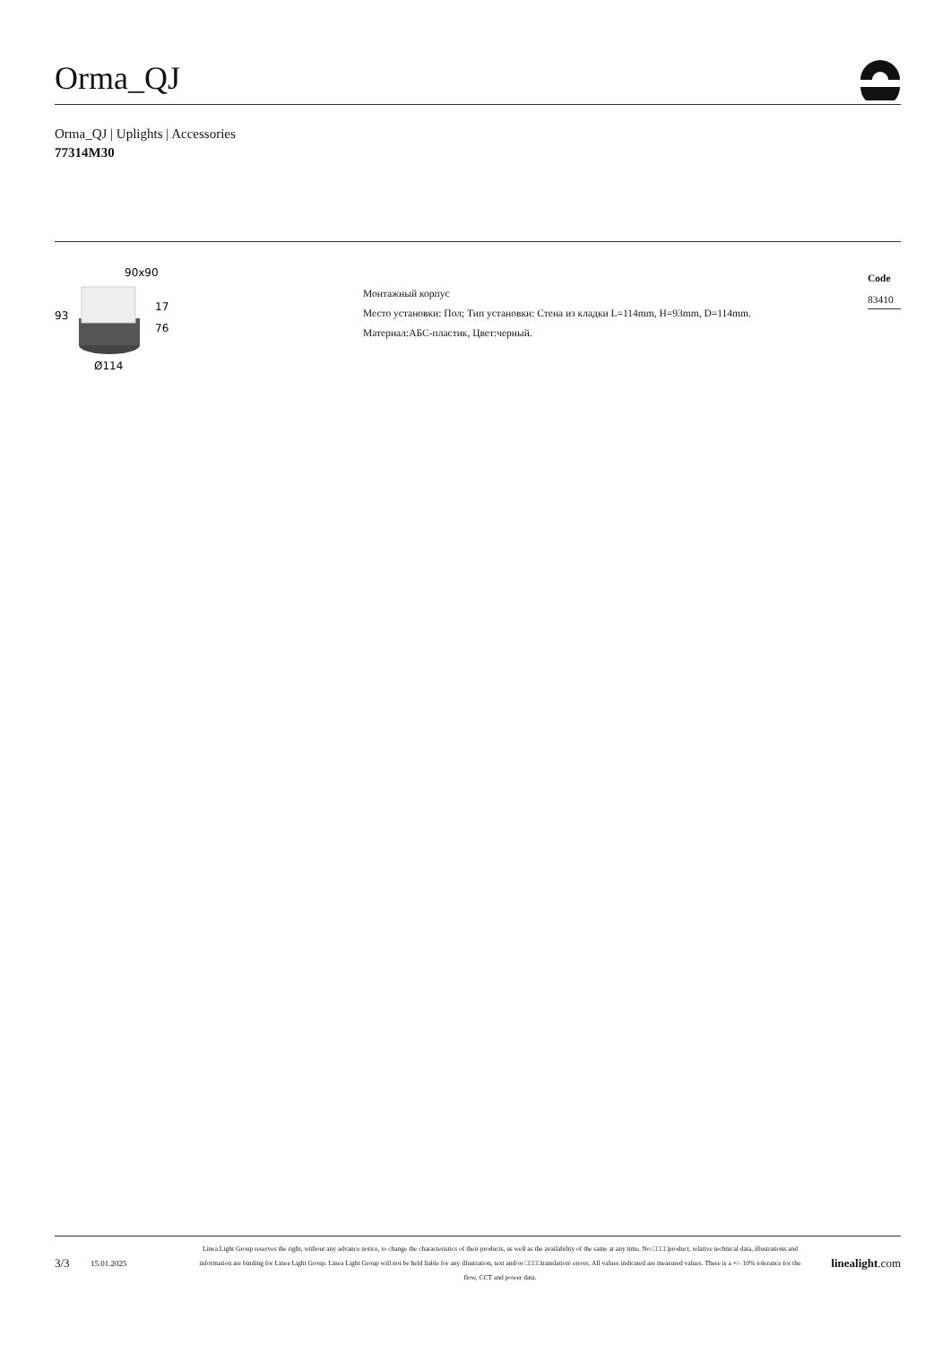Orma_QJ
Orma_QJ | Uplights | Accessories
77314M30
90x90
93
17
76
Ø114
Монтажный корпус
Место установки: Пол; Тип установки: Стена из кладки L=114mm, H=93mm, D=114mm.
Материал:АБС-пластик, Цвет:черный.
Code
83410
3/3
15.01.2025
Linea Light Group reserves the right, without any advance notice, to change the characteristics of their products, as well as the availability of the same at any time. No □□□□product, relative technical data, illustrations and information are binding for Linea Light Group. Linea Light Group will not be held liable for any illustration, text and/or □□□□translation\ errors. All values indicated are measured values. There is a +/- 10% tolerance for the flow, CCT and power data.
linealight.com